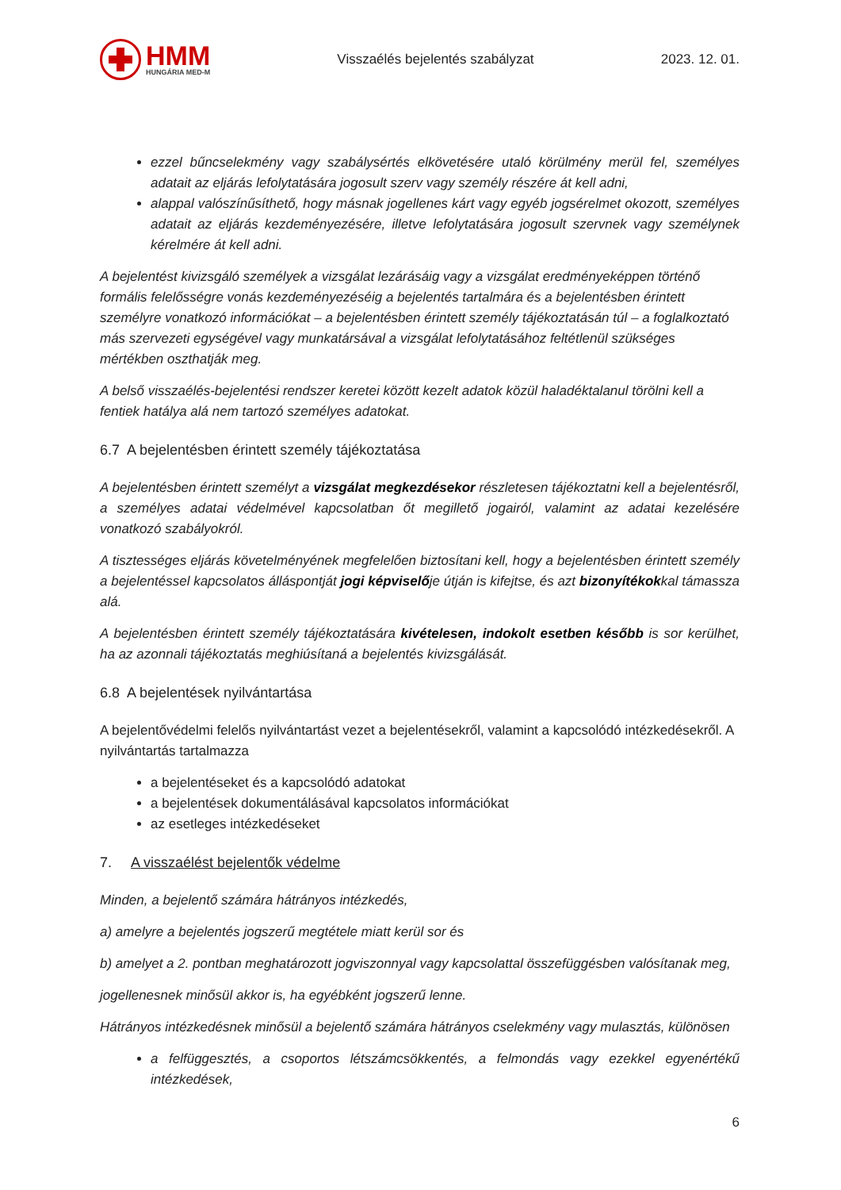HMM
HUNGÁRIA MED-M
Visszaélés bejelentés szabályzat 2023. 12. 01.
ezzel bűncselekmény vagy szabálysértés elkövetésére utaló körülmény merül fel, személyes adatait az eljárás lefolytatására jogosult szerv vagy személy részére át kell adni,
alappal valószínűsíthető, hogy másnak jogellenes kárt vagy egyéb jogsérelmet okozott, személyes adatait az eljárás kezdeményezésére, illetve lefolytatására jogosult szervnek vagy személynek kérelmére át kell adni.
A bejelentést kivizsgáló személyek a vizsgálat lezárásáig vagy a vizsgálat eredményeképpen történő formális felelősségre vonás kezdeményezéséig a bejelentés tartalmára és a bejelentésben érintett személyre vonatkozó információkat – a bejelentésben érintett személy tájékoztatásán túl – a foglalkoztató más szervezeti egységével vagy munkatársával a vizsgálat lefolytatásához feltétlenül szükséges mértékben oszthatják meg.
A belső visszaélés-bejelentési rendszer keretei között kezelt adatok közül haladéktalanul törölni kell a fentiek hatálya alá nem tartozó személyes adatokat.
6.7 A bejelentésben érintett személy tájékoztatása
A bejelentésben érintett személyt a vizsgálat megkezdésekor részletesen tájékoztatni kell a bejelentésről, a személyes adatai védelmével kapcsolatban őt megillető jogairól, valamint az adatai kezelésére vonatkozó szabályokról.
A tisztességes eljárás követelményének megfelelően biztosítani kell, hogy a bejelentésben érintett személy a bejelentéssel kapcsolatos álláspontját jogi képviselője útján is kifejtse, és azt bizonyítékokkal támassza alá.
A bejelentésben érintett személy tájékoztatására kivételesen, indokolt esetben később is sor kerülhet, ha az azonnali tájékoztatás meghiúsítaná a bejelentés kivizsgálását.
6.8 A bejelentések nyilvántartása
A bejelentővédelmi felelős nyilvántartást vezet a bejelentésekről, valamint a kapcsolódó intézkedésekről. A nyilvántartás tartalmazza
a bejelentéseket és a kapcsolódó adatokat
a bejelentések dokumentálásával kapcsolatos információkat
az esetleges intézkedéseket
7. A visszaélést bejelentők védelme
Minden, a bejelentő számára hátrányos intézkedés,
a) amelyre a bejelentés jogszerű megtétele miatt kerül sor és
b) amelyet a 2. pontban meghatározott jogviszonnyal vagy kapcsolattal összefüggésben valósítanak meg,
jogellenesnek minősül akkor is, ha egyébként jogszerű lenne.
Hátrányos intézkedésnek minősül a bejelentő számára hátrányos cselekmény vagy mulasztás, különösen
a felfüggesztés, a csoportos létszámcsökkentés, a felmondás vagy ezekkel egyenértékű intézkedések,
6